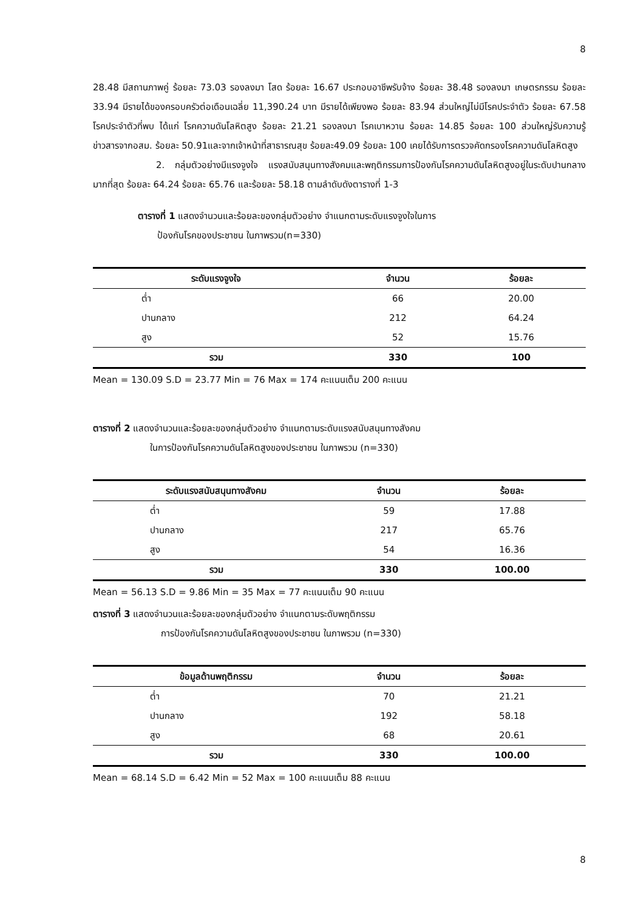8
28.48 มีสถานภาพคู่ ร้อยละ 73.03 รองลงมา โสด ร้อยละ 16.67 ประกอบอาชีพรับจ้าง ร้อยละ 38.48 รองลงมา เกษตรกรรม ร้อยละ 33.94 มีรายได้ของครอบครัวต่อเดือนเฉลี่ย 11,390.24 บาท มีรายได้เพียงพอ ร้อยละ 83.94 ส่วนใหญ่ไม่มีโรคประจำตัว ร้อยละ 67.58 โรคประจำตัวที่พบ ได้แก่ โรคความดันโลหิตสูง ร้อยละ 21.21 รองลงมา โรคเบาหวาน ร้อยละ 14.85 ร้อยละ 100 ส่วนใหญ่รับความรู้ข่าวสารจากอสม. ร้อยละ 50.91และจากเจ้าหน้าที่สาธารณสุข ร้อยละ49.09 ร้อยละ 100 เคยได้รับการตรวจคัดกรองโรคความดันโลหิตสูง
2. กลุ่มตัวอย่างมีแรงจูงใจ แรงสนับสนุนทางสังคมและพฤติกรรมการป้องกันโรคความดันโลหิตสูงอยู่ในระดับปานกลาง มากที่สุด ร้อยละ 64.24 ร้อยละ 65.76 และร้อยละ 58.18 ตามลำดับดังตารางที่ 1-3
ตารางที่ 1 แสดงจำนวนและร้อยละของกลุ่มตัวอย่าง จำแนกตามระดับแรงจูงใจในการ
ป้องกันโรคของประชาชน ในภาพรวม(n=330)
| ระดับแรงจูงใจ | จำนวน | ร้อยละ |
| --- | --- | --- |
| ต่ำ | 66 | 20.00 |
| ปานกลาง | 212 | 64.24 |
| สูง | 52 | 15.76 |
| รวม | 330 | 100 |
Mean = 130.09 S.D = 23.77 Min = 76 Max = 174 คะแนนเต็ม 200 คะแนน
ตารางที่ 2 แสดงจำนวนและร้อยละของกลุ่มตัวอย่าง จำแนกตามระดับแรงสนับสนุนทางสังคม
ในการป้องกันโรคความดันโลหิตสูงของประชาชน ในภาพรวม (n=330)
| ระดับแรงสนับสนุนทางสังคม | จำนวน | ร้อยละ |
| --- | --- | --- |
| ต่ำ | 59 | 17.88 |
| ปานกลาง | 217 | 65.76 |
| สูง | 54 | 16.36 |
| รวม | 330 | 100.00 |
Mean = 56.13 S.D = 9.86 Min = 35 Max = 77 คะแนนเต็ม 90 คะแนน
ตารางที่ 3 แสดงจำนวนและร้อยละของกลุ่มตัวอย่าง จำแนกตามระดับพฤติกรรม
การป้องกันโรคความดันโลหิตสูงของประชาชน ในภาพรวม (n=330)
| ข้อมูลด้านพฤติกรรม | จำนวน | ร้อยละ |
| --- | --- | --- |
| ต่ำ | 70 | 21.21 |
| ปานกลาง | 192 | 58.18 |
| สูง | 68 | 20.61 |
| รวม | 330 | 100.00 |
Mean = 68.14 S.D = 6.42 Min = 52 Max = 100 คะแนนเต็ม 88 คะแนน
8